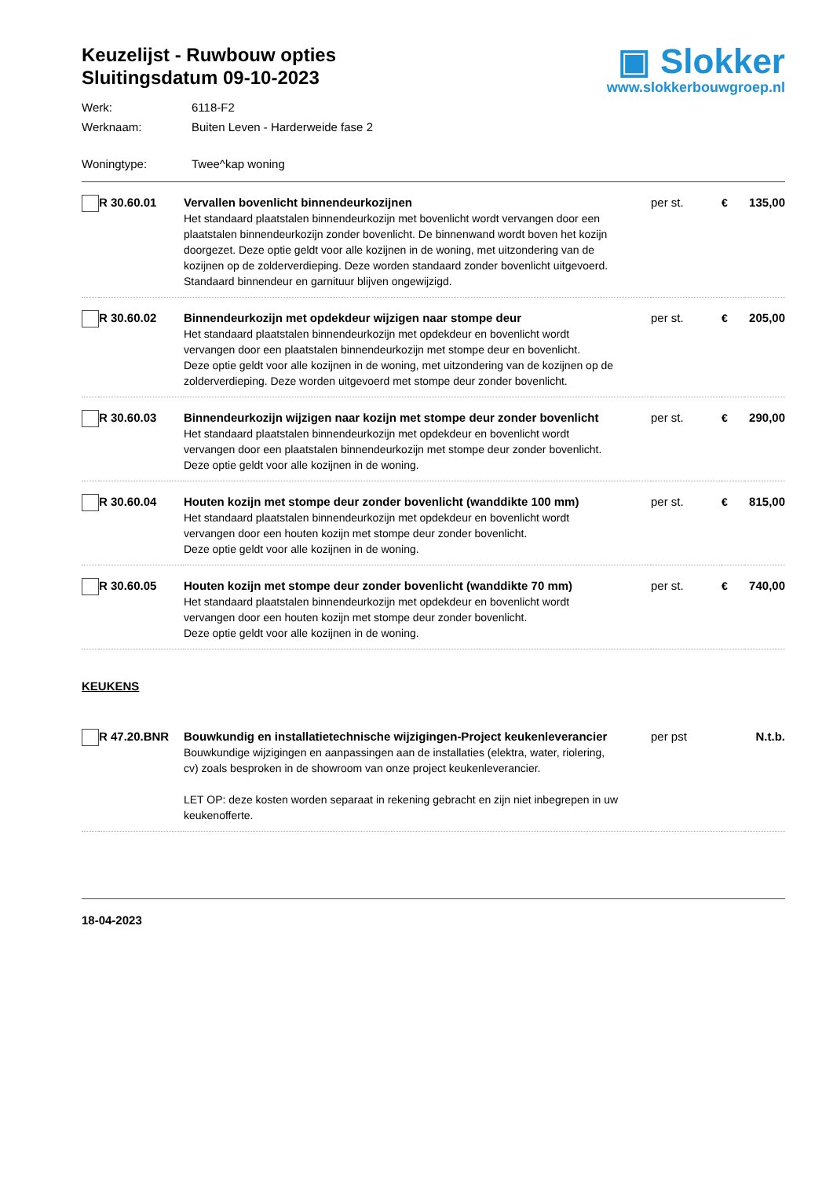Keuzelijst - Ruwbouw opties
Sluitingsdatum 09-10-2023
▣ Slokker
www.slokkerbouwgroep.nl
Werk: 6118-F2
Werknaam: Buiten Leven - Harderweide fase 2
Woningtype: Twee^kap woning
| | R 30.60.01 | Vervallen bovenlicht binnendeurkozijnen Het standaard plaatstalen binnendeurkozijn met bovenlicht wordt vervangen door een plaatstalen binnendeurkozijn zonder bovenlicht. De binnenwand wordt boven het kozijn doorgezet. Deze optie geldt voor alle kozijnen in de woning, met uitzondering van de kozijnen op de zolderverdieping. Deze worden standaard zonder bovenlicht uitgevoerd. Standaard binnendeur en garnituur blijven ongewijzigd. | per st. | € | 135,00 |
| | R 30.60.02 | Binnendeurkozijn met opdekdeur wijzigen naar stompe deur Het standaard plaatstalen binnendeurkozijn met opdekdeur en bovenlicht wordt vervangen door een plaatstalen binnendeurkozijn met stompe deur en bovenlicht. Deze optie geldt voor alle kozijnen in de woning, met uitzondering van de kozijnen op de zolderverdieping. Deze worden uitgevoerd met stompe deur zonder bovenlicht. | per st. | € | 205,00 |
| | R 30.60.03 | Binnendeurkozijn wijzigen naar kozijn met stompe deur zonder bovenlicht Het standaard plaatstalen binnendeurkozijn met opdekdeur en bovenlicht wordt vervangen door een plaatstalen binnendeurkozijn met stompe deur zonder bovenlicht. Deze optie geldt voor alle kozijnen in de woning. | per st. | € | 290,00 |
| | R 30.60.04 | Houten kozijn met stompe deur zonder bovenlicht (wanddikte 100 mm) Het standaard plaatstalen binnendeurkozijn met opdekdeur en bovenlicht wordt vervangen door een houten kozijn met stompe deur zonder bovenlicht. Deze optie geldt voor alle kozijnen in de woning. | per st. | € | 815,00 |
| | R 30.60.05 | Houten kozijn met stompe deur zonder bovenlicht (wanddikte 70 mm) Het standaard plaatstalen binnendeurkozijn met opdekdeur en bovenlicht wordt vervangen door een houten kozijn met stompe deur zonder bovenlicht. Deze optie geldt voor alle kozijnen in de woning. | per st. | € | 740,00 |
KEUKENS
| | R 47.20.BNR | Bouwkundig en installatietechnische wijzigingen-Project keukenleverancier Bouwkundige wijzigingen en aanpassingen aan de installaties (elektra, water, riolering, cv) zoals besproken in de showroom van onze project keukenleverancier. LET OP: deze kosten worden separaat in rekening gebracht en zijn niet inbegrepen in uw keukenofferte. | per pst | | N.t.b. |
18-04-2023